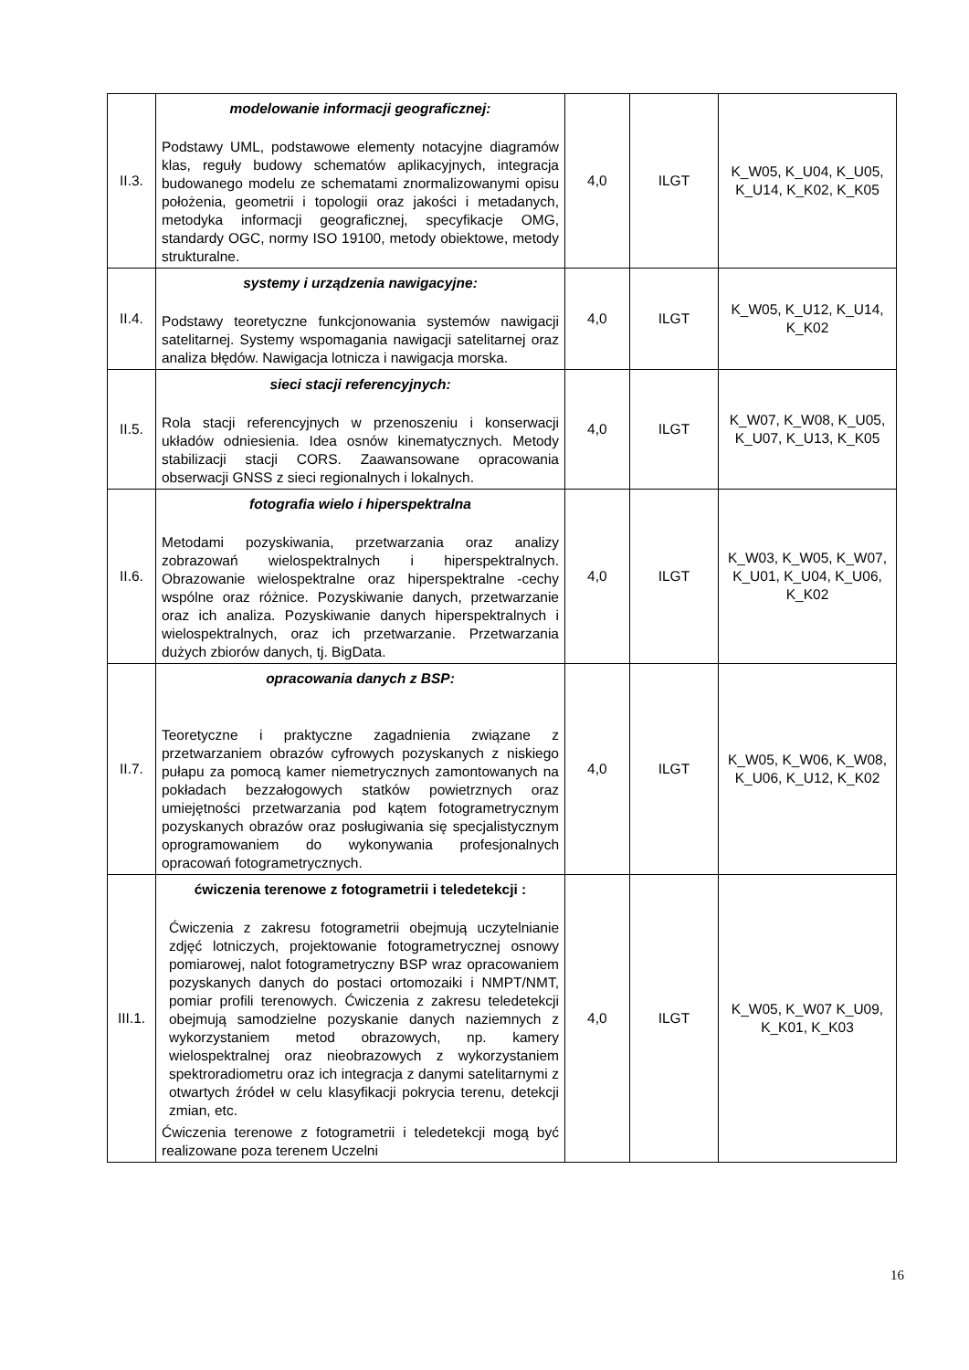| II.3. | modelowanie informacji geograficznej: Podstawy UML, podstawowe elementy notacyjne diagramów klas, reguły budowy schematów aplikacyjnych, integracja budowanego modelu ze schematami znormalizowanymi opisu położenia, geometrii i topologii oraz jakości i metadanych, metodyka informacji geograficznej, specyfikacje OMG, standardy OGC, normy ISO 19100, metody obiektowe, metody strukturalne. | 4,0 | ILGT | K_W05, K_U04, K_U05, K_U14, K_K02, K_K05 |
| II.4. | systemy i urządzenia nawigacyjne: Podstawy teoretyczne funkcjonowania systemów nawigacji satelitarnej. Systemy wspomagania nawigacji satelitarnej oraz analiza błędów. Nawigacja lotnicza i nawigacja morska. | 4,0 | ILGT | K_W05, K_U12, K_U14, K_K02 |
| II.5. | sieci stacji referencyjnych: Rola stacji referencyjnych w przenoszeniu i konserwacji układów odniesienia. Idea osnów kinematycznych. Metody stabilizacji stacji CORS. Zaawansowane opracowania obserwacji GNSS z sieci regionalnych i lokalnych. | 4,0 | ILGT | K_W07, K_W08, K_U05, K_U07, K_U13, K_K05 |
| II.6. | fotografia wielo i hiperspektralna Metodami pozyskiwania, przetwarzania oraz analizy zobrazowań wielospektralnych i hiperspektralnych. Obrazowanie wielospektralne oraz hiperspektralne -cechy wspólne oraz różnice. Pozyskiwanie danych, przetwarzanie oraz ich analiza. Pozyskiwanie danych hiperspektralnych i wielospektralnych, oraz ich przetwarzanie. Przetwarzania dużych zbiorów danych, tj. BigData. | 4,0 | ILGT | K_W03, K_W05, K_W07, K_U01, K_U04, K_U06, K_K02 |
| II.7. | opracowania danych z BSP: Teoretyczne i praktyczne zagadnienia związane z przetwarzaniem obrazów cyfrowych pozyskanych z niskiego pułapu za pomocą kamer niemetrycznych zamontowanych na pokładach bezzałogowych statków powietrznych oraz umiejętności przetwarzania pod kątem fotogrametrycznym pozyskanych obrazów oraz posługiwania się specjalistycznym oprogramowaniem do wykonywania profesjonalnych opracowań fotogrametrycznych. | 4,0 | ILGT | K_W05, K_W06, K_W08, K_U06, K_U12, K_K02 |
| III.1. | ćwiczenia terenowe z fotogrametrii i teledetekcji : Ćwiczenia z zakresu fotogrametrii obejmują uczytelnianie zdjęć lotniczych, projektowanie fotogrametrycznej osnowy pomiarowej, nalot fotogrametryczny BSP wraz opracowaniem pozyskanych danych do postaci ortomozaiki i NMPT/NMT, pomiar profili terenowych. Ćwiczenia z zakresu teledetekcji obejmują samodzielne pozyskanie danych naziemnych z wykorzystaniem metod obrazowych, np. kamery wielospektralnej oraz nieobrazowych z wykorzystaniem spektroradiometru oraz ich integracja z danymi satelitarnymi z otwartych źródeł w celu klasyfikacji pokrycia terenu, detekcji zmian, etc. Ćwiczenia terenowe z fotogrametrii i teledetekcji mogą być realizowane poza terenem Uczelni | 4,0 | ILGT | K_W05, K_W07 K_U09, K_K01, K_K03 |
16